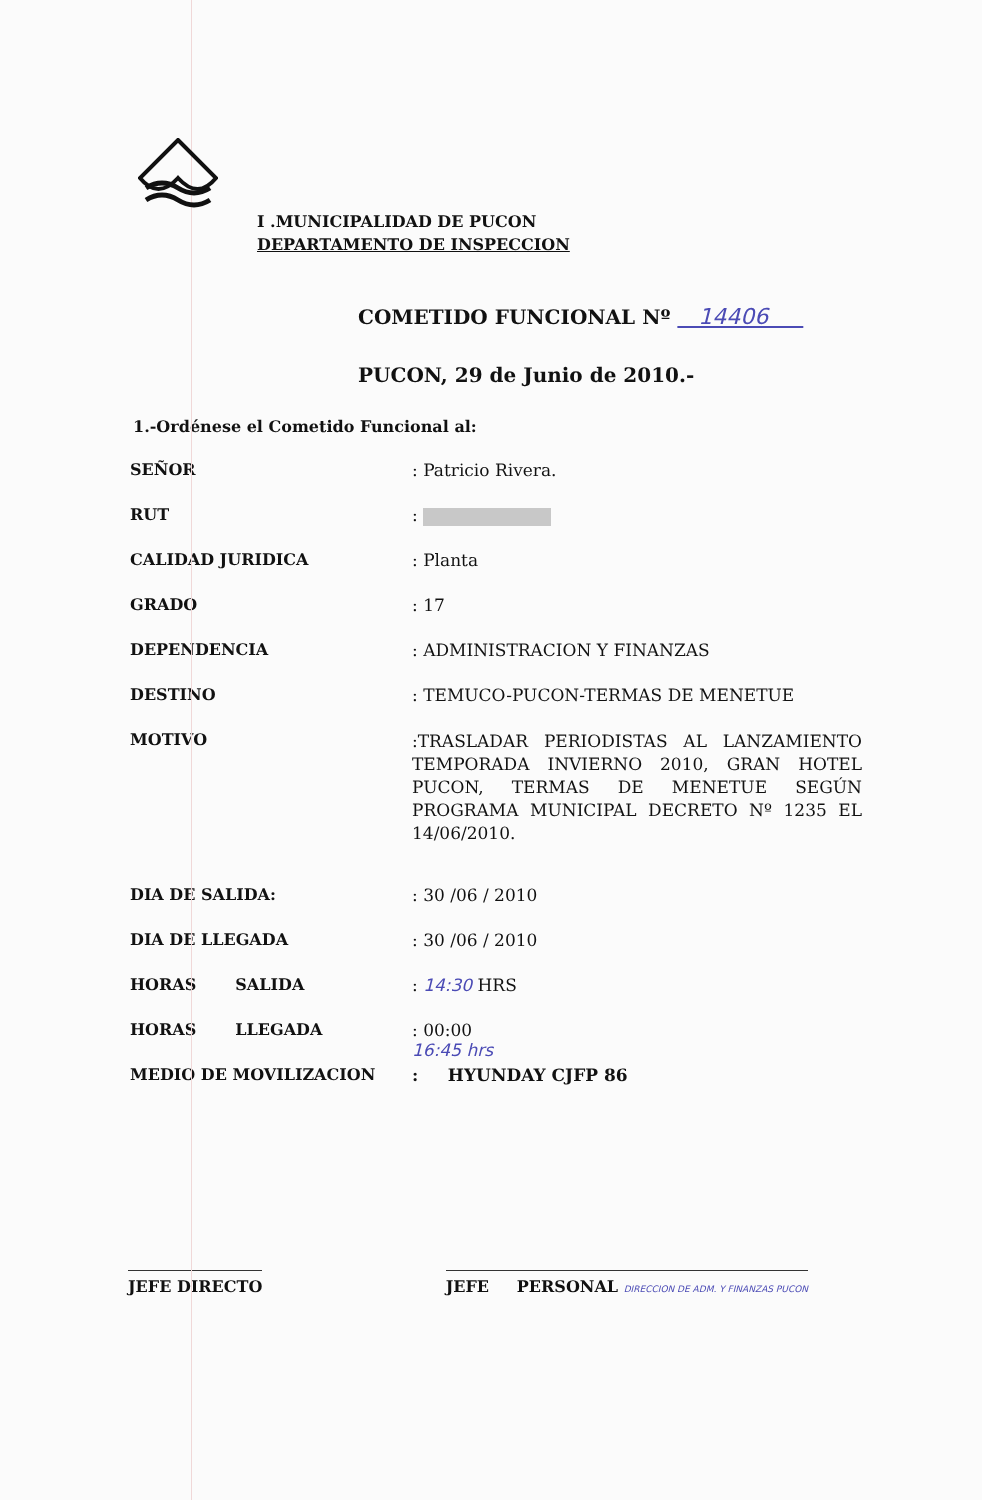I .MUNICIPALIDAD DE PUCON
DEPARTAMENTO DE INSPECCION
COMETIDO FUNCIONAL Nº 14406
PUCON, 29 de Junio de 2010.-
1.-Ordénese el Cometido Funcional al:
SEÑOR : Patricio Rivera.
RUT :
CALIDAD JURIDICA : Planta
GRADO : 17
DEPENDENCIA : ADMINISTRACION Y FINANZAS
DESTINO : TEMUCO-PUCON-TERMAS DE MENETUE
MOTIVO
:TRASLADAR PERIODISTAS AL LANZAMIENTO TEMPORADA INVIERNO 2010, GRAN HOTEL PUCON, TERMAS DE MENETUE SEGÚN PROGRAMA MUNICIPAL DECRETO Nº 1235 EL 14/06/2010.
DIA DE SALIDA: : 30 /06 / 2010
DIA DE LLEGADA : 30 /06 / 2010
HORAS SALIDA : 14:30 HRS
HORAS LLEGADA : 00:00
16:45 hrs
MEDIO DE MOVILIZACION : HYUNDAY CJFP 86
JEFE DIRECTO JEFE PERSONAL DIRECCION DE ADM. Y FINANZAS PUCON